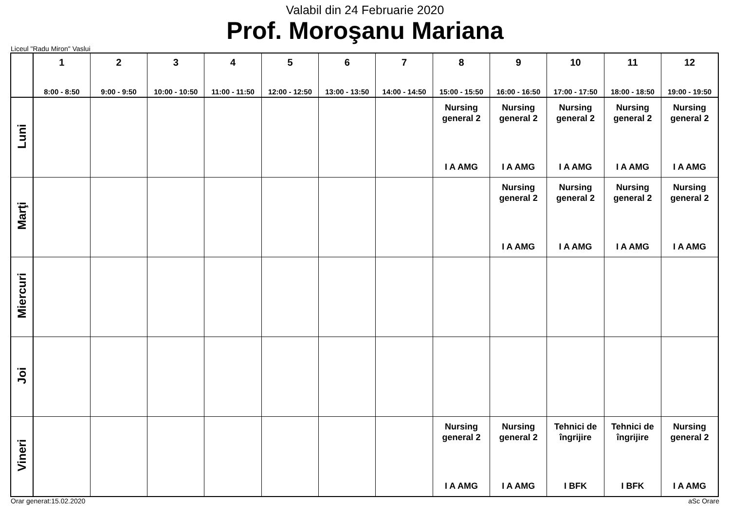Valabil din 24 Februarie 2020
Prof. Moroşanu Mariana
Liceul "Radu Miron" Vaslui
| | 1 8:00 - 8:50 | 2 9:00 - 9:50 | 3 10:00 - 10:50 | 4 11:00 - 11:50 | 5 12:00 - 12:50 | 6 13:00 - 13:50 | 7 14:00 - 14:50 | 8 15:00 - 15:50 | 9 16:00 - 16:50 | 10 17:00 - 17:50 | 11 18:00 - 18:50 | 12 19:00 - 19:50 |
| --- | --- | --- | --- | --- | --- | --- | --- | --- | --- | --- | --- | --- |
| Luni | | | | | | | | Nursing general 2 I A AMG | Nursing general 2 I A AMG | Nursing general 2 I A AMG | Nursing general 2 I A AMG | Nursing general 2 I A AMG |
| Marţi | | | | | | | | | Nursing general 2 I A AMG | Nursing general 2 I A AMG | Nursing general 2 I A AMG | Nursing general 2 I A AMG |
| Miercuri | | | | | | | | | | | | |
| Joi | | | | | | | | | | | | |
| Vineri | | | | | | | | Nursing general 2 I A AMG | Nursing general 2 I A AMG | Tehnici de îngrijire I BFK | Tehnici de îngrijire I BFK | Nursing general 2 I A AMG |
Orar generat:15.02.2020 aSc Orare